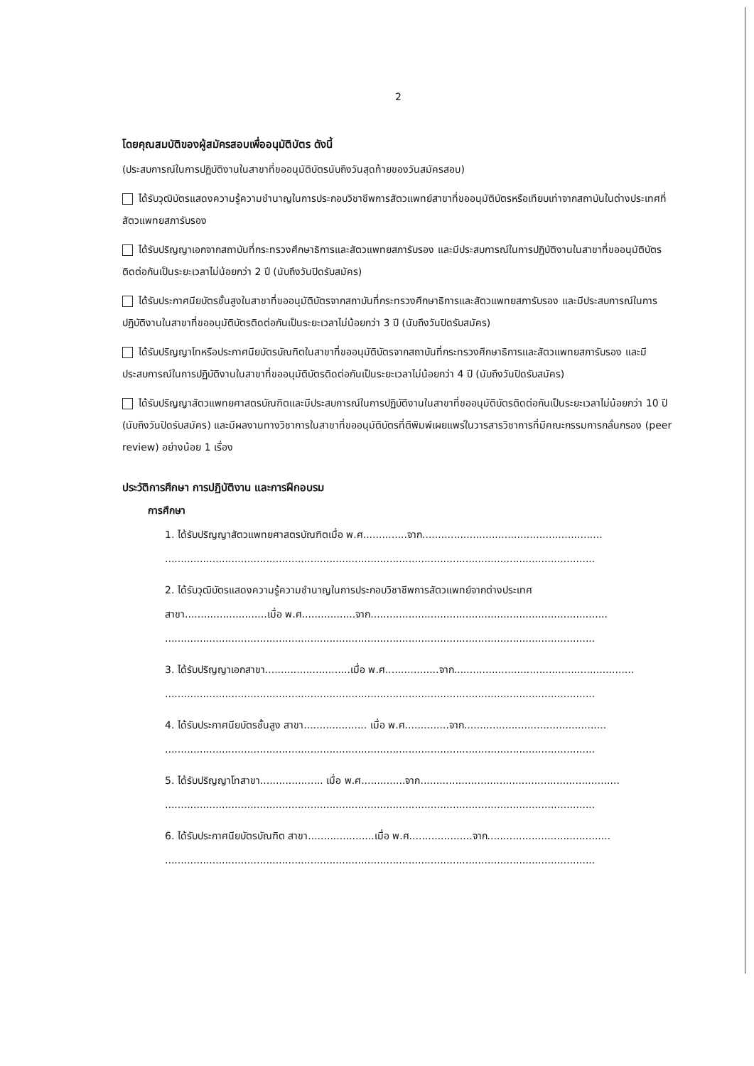2
โดยคุณสมบัติของผู้สมัครสอบเพื่ออนุมัติบัตร ดังนี้
(ประสบการณ์ในการปฏิบัติงานในสาขาที่ขออนุมัติบัตรนับถึงวันสุดท้ายของวันสมัครสอบ)
ได้รับวุฒิบัตรแสดงความรู้ความชำนาญในการประกอบวิชาชีพการสัตวแพทย์สาขาที่ขออนุมัติบัตรหรือเทียบเท่าจากสถาบันในต่างประเทศที่สัตวแพทยสภารับรอง
ได้รับปริญญาเอกจากสถาบันที่กระทรวงศึกษาธิการและสัตวแพทยสภารับรอง และมีประสบการณ์ในการปฏิบัติงานในสาขาที่ขออนุมัติบัตรติดต่อกันเป็นระยะเวลาไม่น้อยกว่า 2 ปี (นับถึงวันปิดรับสมัคร)
ได้รับประกาศนียบัตรชั้นสูงในสาขาที่ขออนุมัติบัตรจากสถาบันที่กระทรวงศึกษาธิการและสัตวแพทยสภารับรอง และมีประสบการณ์ในการปฏิบัติงานในสาขาที่ขออนุมัติบัตรติดต่อกันเป็นระยะเวลาไม่น้อยกว่า 3 ปี (นับถึงวันปิดรับสมัคร)
ได้รับปริญญาโทหรือประกาศนียบัตรบัณฑิตในสาขาที่ขออนุมัติบัตรจากสถาบันที่กระทรวงศึกษาธิการและสัตวแพทยสภารับรอง และมีประสบการณ์ในการปฏิบัติงานในสาขาที่ขออนุมัติบัตรติดต่อกันเป็นระยะเวลาไม่น้อยกว่า 4 ปี (นับถึงวันปิดรับสมัคร)
ได้รับปริญญาสัตวแพทยศาสตรบัณฑิตและมีประสบการณ์ในการปฏิบัติงานในสาขาที่ขออนุมัติบัตรติดต่อกันเป็นระยะเวลาไม่น้อยกว่า 10 ปี (นับถึงวันปิดรับสมัคร) และมีผลงานทางวิชาการในสาขาที่ขออนุมัติบัตรที่ตีพิมพ์เผยแพร่ในวารสารวิชาการที่มีคณะกรรมการกลั่นกรอง (peer review) อย่างน้อย 1 เรื่อง
ประวัติการศึกษา การปฏิบัติงาน และการฝึกอบรม
การศึกษา
1. ได้รับปริญญาสัตวแพทยศาสตรบัณฑิตเมื่อ พ.ศ..............จาก.................................................................................................................................................................................................
2. ได้รับวุฒิบัตรแสดงความรู้ความชำนาญในการประกอบวิชาชีพการสัตวแพทย์จากต่างประเทศ
สาขา..........................เมื่อ พ.ศ.................จาก...................................................................................................................................................................................................................
3. ได้รับปริญญาเอกสาขา...........................เมื่อ พ.ศ.................จาก.................................................................................................................................................................................................
4. ได้รับประกาศนียบัตรชั้นสูง สาขา.................... เมื่อ พ.ศ..............จาก.....................................................................................................................................................................................
5. ได้รับปริญญาโทสาขา.................... เมื่อ พ.ศ..............จาก.......................................................................................................................................................................................................
6. ได้รับประกาศนียบัตรบัณฑิต สาขา.....................เมื่อ พ.ศ....................จาก...............................................................................................................................................................................